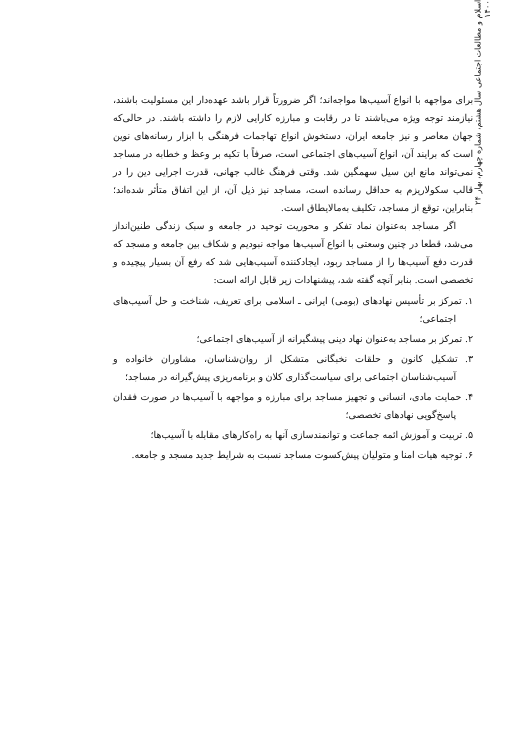۲۴ اسلام و مطالعات اجتماعی سال هشتم، شماره چهارم، بهار ۱۴۰۰
برای مواجهه با انواع آسیب‌ها مواجه‌اند؛ اگر ضرورتاً قرار باشد عهده‌دار این مسئولیت باشند، نیازمند توجه ویژه می‌باشند تا در رقابت و مبارزه کارایی لازم را داشته باشند. در حالی‌که جهان معاصر و نیز جامعه ایران، دستخوش انواع تهاجمات فرهنگی با ابزار رسانه‌های نوین است که برایند آن، انواع آسیب‌های اجتماعی است، صرفاً با تکیه بر وعظ و خطابه در مساجد نمی‌تواند مانع این سیل سهمگین شد. وقتی فرهنگ غالب جهانی، قدرت اجرایی دین را در قالب سکولاریزم به حداقل رسانده است، مساجد نیز ذیل آن، از این اتفاق متأثر شده‌اند؛ بنابراین، توقع از مساجد، تکلیف به‌مالایطاق است.
اگر مساجد به‌عنوان نماد تفکر و محوریت توحید در جامعه و سبک زندگی طنین‌انداز می‌شد، قطعا در چنین وسعتی با انواع آسیب‌ها مواجه نبودیم و شکاف بین جامعه و مسجد که قدرت دفع آسیب‌ها را از مساجد ربود، ایجادکننده آسیب‌هایی شد که رفع آن بسیار پیچیده و تخصصی است. بنابر آنچه گفته شد، پیشنهادات زیر قابل ارائه است:
۱. تمرکز بر تأسیس نهادهای (بومی) ایرانی ـ اسلامی برای تعریف، شناخت و حل آسیب‌های اجتماعی؛
۲. تمرکز بر مساجد به‌عنوان نهاد دینی پیشگیرانه از آسیب‌های اجتماعی؛
۳. تشکیل کانون و حلقات نخبگانی متشکل از روان‌شناسان، مشاوران خانواده و آسیب‌شناسان اجتماعی برای سیاست‌گذاری کلان و برنامه‌ریزی پیش‌گیرانه در مساجد؛
۴. حمایت مادی، انسانی و تجهیز مساجد برای مبارزه و مواجهه با آسیب‌ها در صورت فقدان پاسخ‌گویی نهادهای تخصصی؛
۵. تربیت و آموزش ائمه جماعت و توانمندسازی آنها به راه‌کارهای مقابله با آسیب‌ها؛
۶. توجیه هیات امنا و متولیان پیش‌کسوت مساجد نسبت به شرایط جدید مسجد و جامعه.